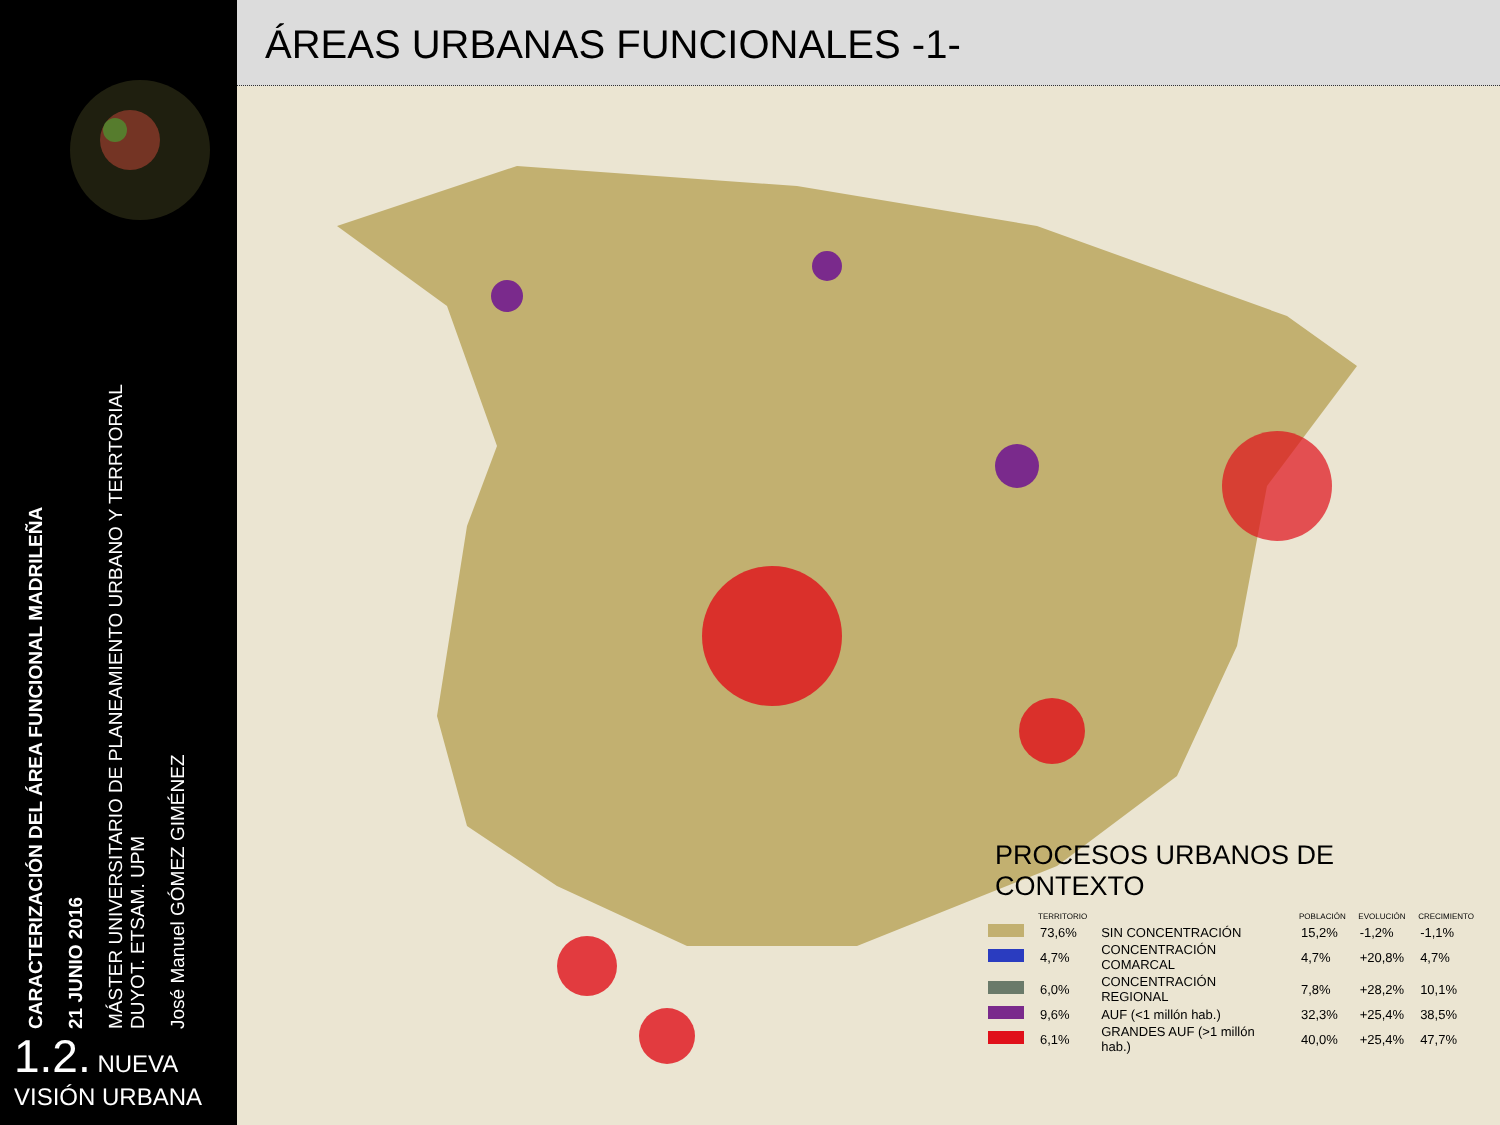CARACTERIZACIÓN DEL ÁREA FUNCIONAL MADRILEÑA
21 JUNIO 2016
MÁSTER UNIVERSITARIO DE PLANEAMIENTO URBANO Y TERRTORIAL
DUYOT. ETSAM. UPM
José Manuel GÓMEZ GIMÉNEZ
1.2. NUEVA
VISIÓN URBANA
ÁREAS URBANAS FUNCIONALES -1-
PROCESOS URBANOS DE CONTEXTO
| | TERRITORIO | | POBLACIÓN | EVOLUCIÓN | CRECIMIENTO |
| --- | --- | --- | --- | --- | --- |
| | 73,6% | SIN CONCENTRACIÓN | 15,2% | -1,2% | -1,1% |
| | 4,7% | CONCENTRACIÓN COMARCAL | 4,7% | +20,8% | 4,7% |
| | 6,0% | CONCENTRACIÓN REGIONAL | 7,8% | +28,2% | 10,1% |
| | 9,6% | AUF (<1 millón hab.) | 32,3% | +25,4% | 38,5% |
| | 6,1% | GRANDES AUF (>1 millón hab.) | 40,0% | +25,4% | 47,7% |